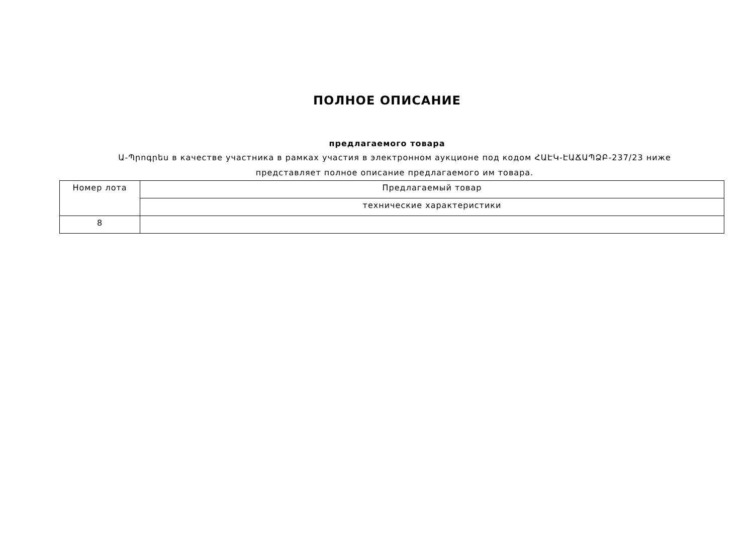ПОЛНОЕ ОПИСАНИЕ
предлагаемого товара
Ա-Պրոգրես в качестве участника в рамках участия в электронном аукционе под кодом ՀԱԷԿ-ԷԱՃԱՊՁԲ-237/23 ниже представляет полное описание предлагаемого им товара.
| Номер лота | Предлагаемый товар |
| --- | --- |
| | технические характеристики |
| 8 | |